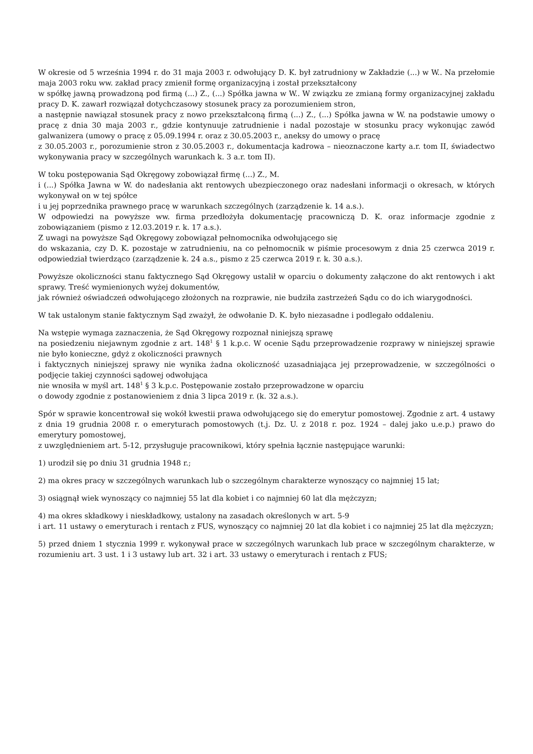W okresie od 5 września 1994 r. do 31 maja 2003 r. odwołujący D. K. był zatrudniony w Zakładzie (...) w W.. Na przełomie maja 2003 roku ww. zakład pracy zmienił formę organizacyjną i został przekształcony
w spółkę jawną prowadzoną pod firmą (...) Z., (...) Spółka jawna w W.. W związku ze zmianą formy organizacyjnej zakładu pracy D. K. zawarł rozwiązał dotychczasowy stosunek pracy za porozumieniem stron,
a następnie nawiązał stosunek pracy z nowo przekształconą firmą (...) Z., (...) Spółka jawna w W. na podstawie umowy o pracę z dnia 30 maja 2003 r., gdzie kontynuuje zatrudnienie i nadal pozostaje w stosunku pracy wykonując zawód galwanizera (umowy o pracę z 05.09.1994 r. oraz z 30.05.2003 r., aneksy do umowy o pracę
z 30.05.2003 r., porozumienie stron z 30.05.2003 r., dokumentacja kadrowa – nieoznaczone karty a.r. tom II, świadectwo wykonywania pracy w szczególnych warunkach k. 3 a.r. tom II).
W toku postępowania Sąd Okręgowy zobowiązał firmę (...) Z., M.
i (...) Spółka Jawna w W. do nadesłania akt rentowych ubezpieczonego oraz nadesłani informacji o okresach, w których wykonywał on w tej spółce
i u jej poprzednika prawnego pracę w warunkach szczególnych (zarządzenie k. 14 a.s.).
W odpowiedzi na powyższe ww. firma przedłożyła dokumentację pracowniczą D. K. oraz informacje zgodnie z zobowiązaniem (pismo z 12.03.2019 r. k. 17 a.s.).
Z uwagi na powyższe Sąd Okręgowy zobowiązał pełnomocnika odwołującego się
do wskazania, czy D. K. pozostaje w zatrudnieniu, na co pełnomocnik w piśmie procesowym z dnia 25 czerwca 2019 r. odpowiedział twierdząco (zarządzenie k. 24 a.s., pismo z 25 czerwca 2019 r. k. 30 a.s.).
Powyższe okoliczności stanu faktycznego Sąd Okręgowy ustalił w oparciu o dokumenty załączone do akt rentowych i akt sprawy. Treść wymienionych wyżej dokumentów,
jak również oświadczeń odwołującego złożonych na rozprawie, nie budziła zastrzeżeń Sądu co do ich wiarygodności.
W tak ustalonym stanie faktycznym Sąd zważył, że odwołanie D. K. było niezasadne i podlegało oddaleniu.
Na wstępie wymaga zaznaczenia, że Sąd Okręgowy rozpoznał niniejszą sprawę
na posiedzeniu niejawnym zgodnie z art. 148<sup>1</sup> § 1 k.p.c. W ocenie Sądu przeprowadzenie rozprawy w niniejszej sprawie nie było konieczne, gdyż z okoliczności prawnych
i faktycznych niniejszej sprawy nie wynika żadna okoliczność uzasadniająca jej przeprowadzenie, w szczególności o podjęcie takiej czynności sądowej odwołująca
nie wnosiła w myśl art. 148<sup>1</sup> § 3 k.p.c. Postępowanie zostało przeprowadzone w oparciu
o dowody zgodnie z postanowieniem z dnia 3 lipca 2019 r. (k. 32 a.s.).
Spór w sprawie koncentrował się wokół kwestii prawa odwołującego się do emerytur pomostowej. Zgodnie z art. 4 ustawy z dnia 19 grudnia 2008 r. o emeryturach pomostowych (t.j. Dz. U. z 2018 r. poz. 1924 – dalej jako u.e.p.) prawo do emerytury pomostowej,
z uwzględnieniem art. 5-12, przysługuje pracownikowi, który spełnia łącznie następujące warunki:
1) urodził się po dniu 31 grudnia 1948 r.;
2) ma okres pracy w szczególnych warunkach lub o szczególnym charakterze wynoszący co najmniej 15 lat;
3) osiągnął wiek wynoszący co najmniej 55 lat dla kobiet i co najmniej 60 lat dla mężczyzn;
4) ma okres składkowy i nieskładkowy, ustalony na zasadach określonych w art. 5-9
i art. 11 ustawy o emeryturach i rentach z FUS, wynoszący co najmniej 20 lat dla kobiet i co najmniej 25 lat dla mężczyzn;
5) przed dniem 1 stycznia 1999 r. wykonywał prace w szczególnych warunkach lub prace w szczególnym charakterze, w rozumieniu art. 3 ust. 1 i 3 ustawy lub art. 32 i art. 33 ustawy o emeryturach i rentach z FUS;